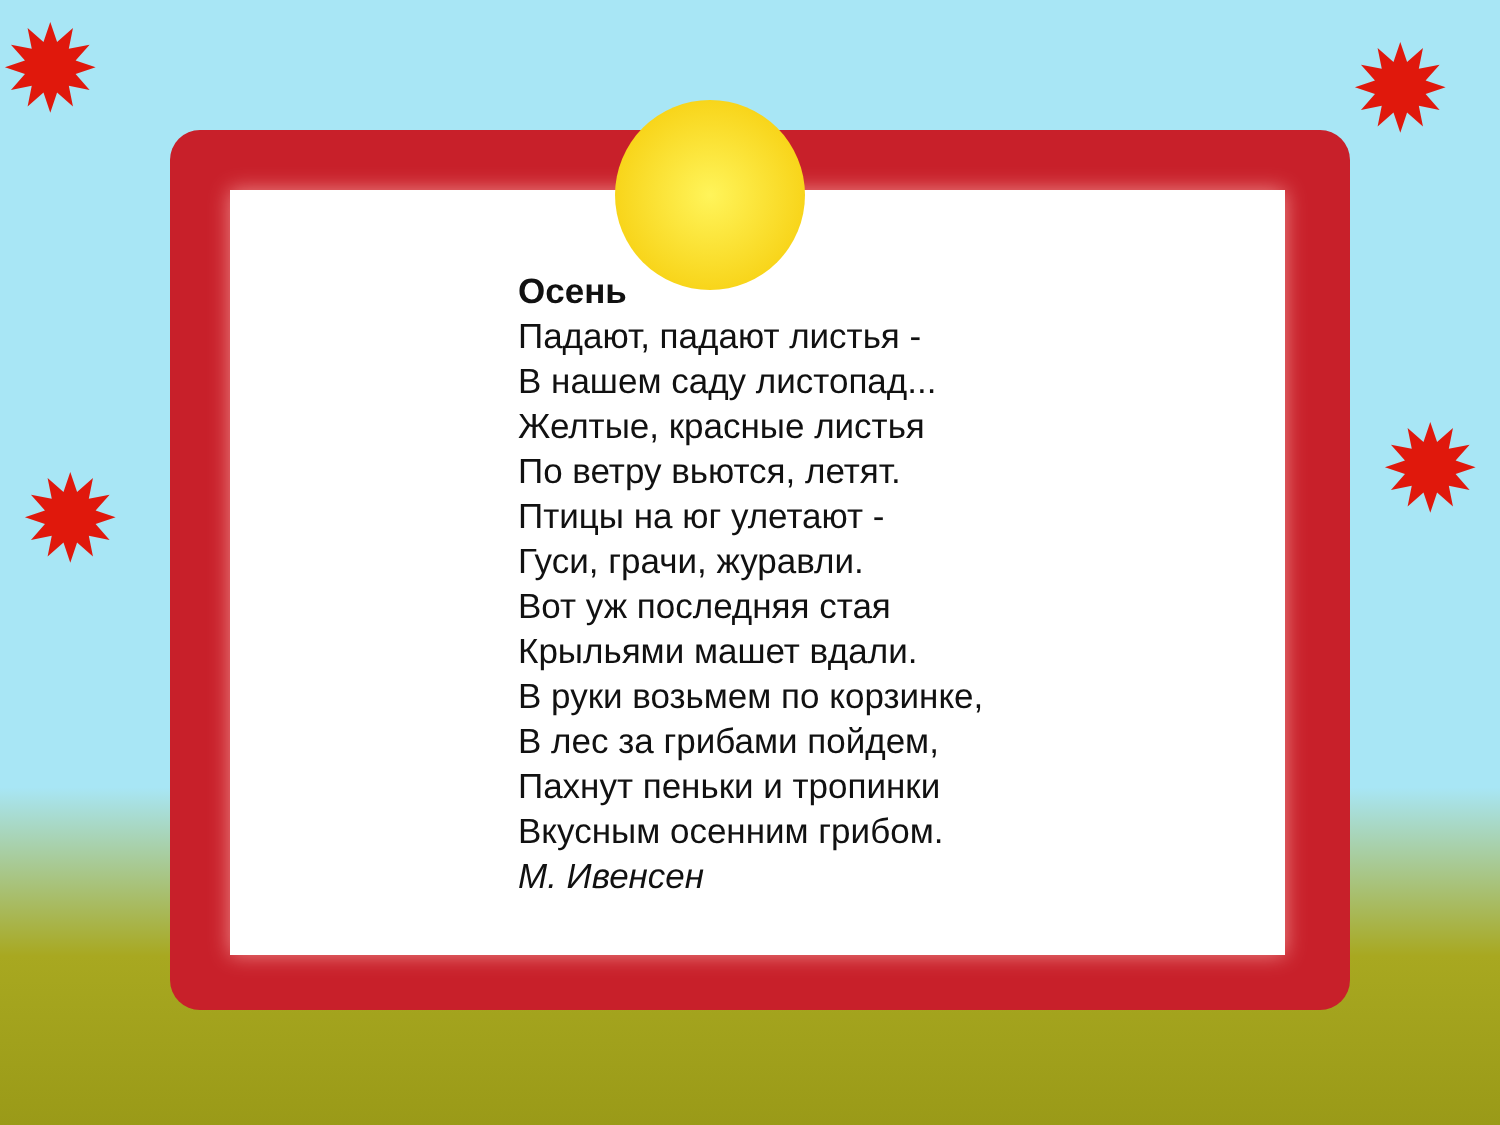✹ ✹
✹
✹
Осень
Падают, падают листья -
В нашем саду листопад...
Желтые, красные листья
По ветру вьются, летят.
Птицы на юг улетают -
Гуси, грачи, журавли.
Вот уж последняя стая
Крыльями машет вдали.
В руки возьмем по корзинке,
В лес за грибами пойдем,
Пахнут пеньки и тропинки
Вкусным осенним грибом.
М. Ивенсен